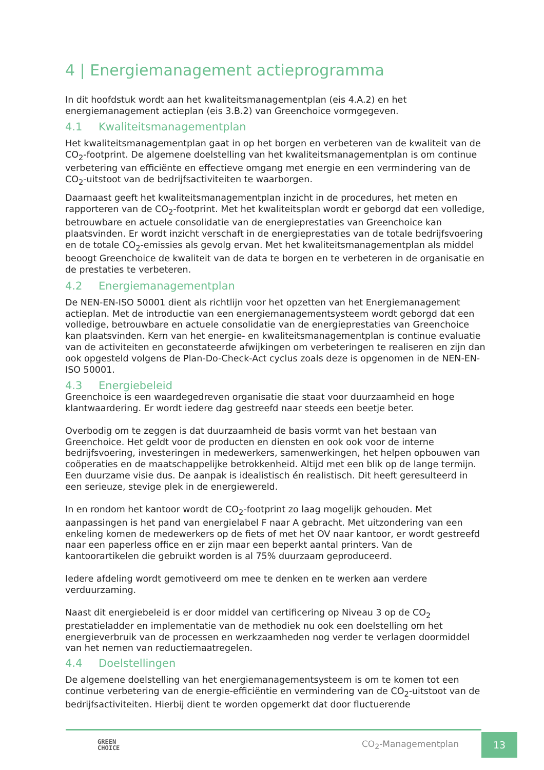4 | Energiemanagement actieprogramma
In dit hoofdstuk wordt aan het kwaliteitsmanagementplan (eis 4.A.2) en het energiemanagement actieplan (eis 3.B.2) van Greenchoice vormgegeven.
4.1 Kwaliteitsmanagementplan
Het kwaliteitsmanagementplan gaat in op het borgen en verbeteren van de kwaliteit van de CO<sub>2</sub>-footprint. De algemene doelstelling van het kwaliteitsmanagementplan is om continue verbetering van efficiënte en effectieve omgang met energie en een vermindering van de CO<sub>2</sub>-uitstoot van de bedrijfsactiviteiten te waarborgen.
Daarnaast geeft het kwaliteitsmanagementplan inzicht in de procedures, het meten en rapporteren van de CO<sub>2</sub>-footprint. Met het kwaliteitsplan wordt er geborgd dat een volledige, betrouwbare en actuele consolidatie van de energieprestaties van Greenchoice kan plaatsvinden. Er wordt inzicht verschaft in de energieprestaties van de totale bedrijfsvoering en de totale CO<sub>2</sub>-emissies als gevolg ervan. Met het kwaliteitsmanagementplan als middel beoogt Greenchoice de kwaliteit van de data te borgen en te verbeteren in de organisatie en de prestaties te verbeteren.
4.2 Energiemanagementplan
De NEN-EN-ISO 50001 dient als richtlijn voor het opzetten van het Energiemanagement actieplan. Met de introductie van een energiemanagementsysteem wordt geborgd dat een volledige, betrouwbare en actuele consolidatie van de energieprestaties van Greenchoice kan plaatsvinden. Kern van het energie- en kwaliteitsmanagementplan is continue evaluatie van de activiteiten en geconstateerde afwijkingen om verbeteringen te realiseren en zijn dan ook opgesteld volgens de Plan-Do-Check-Act cyclus zoals deze is opgenomen in de NEN-EN-ISO 50001.
4.3 Energiebeleid
Greenchoice is een waardegedreven organisatie die staat voor duurzaamheid en hoge klantwaardering. Er wordt iedere dag gestreefd naar steeds een beetje beter.
Overbodig om te zeggen is dat duurzaamheid de basis vormt van het bestaan van Greenchoice. Het geldt voor de producten en diensten en ook ook voor de interne bedrijfsvoering, investeringen in medewerkers, samenwerkingen, het helpen opbouwen van coöperaties en de maatschappelijke betrokkenheid. Altijd met een blik op de lange termijn. Een duurzame visie dus. De aanpak is idealistisch én realistisch. Dit heeft geresulteerd in een serieuze, stevige plek in de energiewereld.
In en rondom het kantoor wordt de CO<sub>2</sub>-footprint zo laag mogelijk gehouden. Met aanpassingen is het pand van energielabel F naar A gebracht. Met uitzondering van een enkeling komen de medewerkers op de fiets of met het OV naar kantoor, er wordt gestreefd naar een paperless office en er zijn maar een beperkt aantal printers. Van de kantoorartikelen die gebruikt worden is al 75% duurzaam geproduceerd.
Iedere afdeling wordt gemotiveerd om mee te denken en te werken aan verdere verduurzaming.
Naast dit energiebeleid is er door middel van certificering op Niveau 3 op de CO<sub>2</sub> prestatieladder en implementatie van de methodiek nu ook een doelstelling om het energieverbruik van de processen en werkzaamheden nog verder te verlagen doormiddel van het nemen van reductiemaatregelen.
4.4 Doelstellingen
De algemene doelstelling van het energiemanagementsysteem is om te komen tot een continue verbetering van de energie-efficiëntie en vermindering van de CO<sub>2</sub>-uitstoot van de bedrijfsactiviteiten. Hierbij dient te worden opgemerkt dat door fluctuerende
GREEN
CHOICE
CO<sub>2</sub>-Managementplan
13